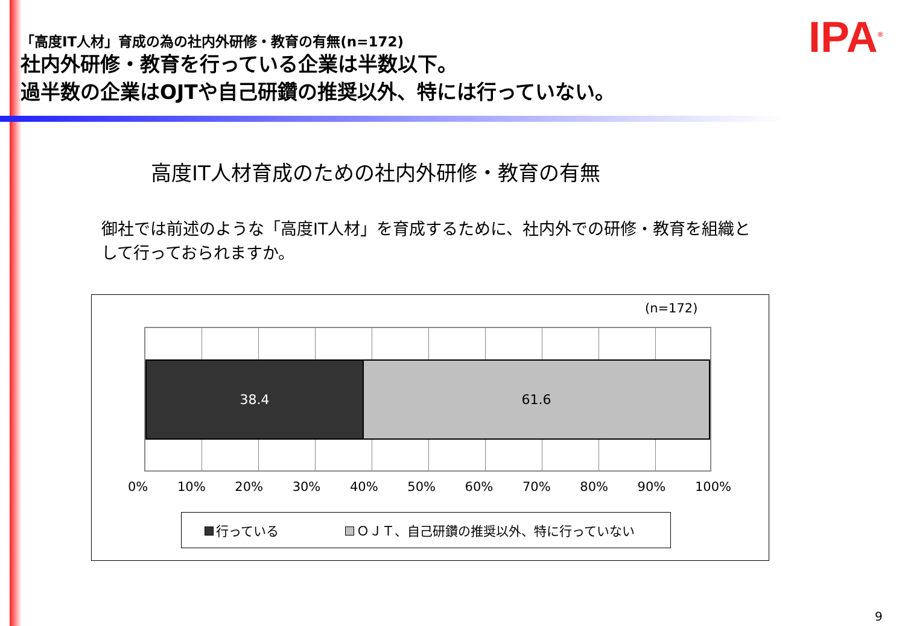「高度IT人材」育成の為の社内外研修・教育の有無(n=172)
社内外研修・教育を行っている企業は半数以下。
過半数の企業はOJTや自己研鑽の推奨以外、特には行っていない。
IPA<sup>®</sup>
高度IT人材育成のための社内外研修・教育の有無
御社では前述のような「高度IT人材」を育成するために、社内外での研修・教育を組織として行っておられますか。
(n=172)
38.4 61.6
0% 10% 20% 30% 40% 50% 60% 70% 80% 90% 100%
行っている ＯＪＴ、自己研鑽の推奨以外、特に行っていない
9